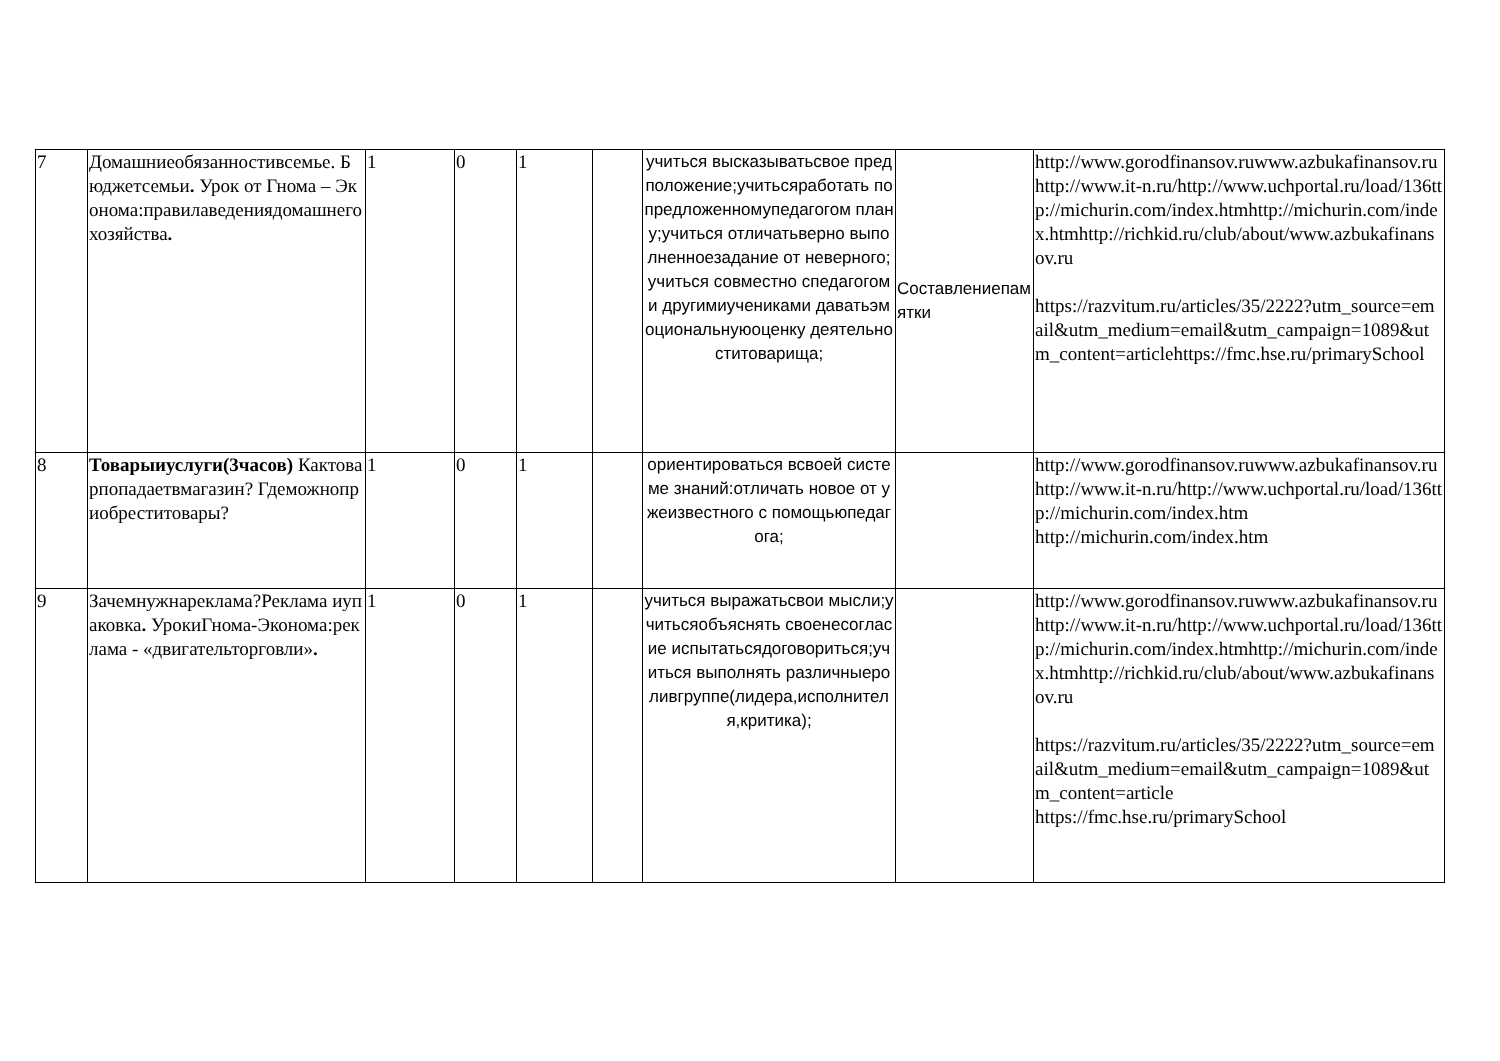| 7 | Домашниеобязанностивсемье. Бюджетсемьи . Урок от Гнома – Эконома:правилаведениядомашнегохозяйства . | 1 | 0 | 1 | | учиться высказыватьсвое предположение;учитьсяработать по предложенномупедагогом плану;учиться отличатьверно выполненноезадание от неверного;учиться совместно спедагогом и другимиучениками даватьэмоциональнуюоценку деятельноститоварища; | Составлениепамятки | http://www.gorodfinansov.ruwww.azbukafinansov.ruhttp://www.it-n.ru/http://www.uchportal.ru/load/136ttp://michurin.com/index.htmhttp://michurin.com/index.htmhttp://richkid.ru/club/about/www.azbukafinansov.ru https://razvitum.ru/articles/35/2222?utm_source=email&utm_medium=email&utm_campaign=1089&utm_content=articlehttps://fmc.hse.ru/primarySchool |
| 8 | Товарыиуслуги(3часов) Кактоварпопадаетвмагазин? Гдеможноприобреститовары? | 1 | 0 | 1 | | ориентироваться всвоей системе знаний:отличать новое от ужеизвестного с помощьюпедагога; | | http://www.gorodfinansov.ruwww.azbukafinansov.ruhttp://www.it-n.ru/http://www.uchportal.ru/load/136ttp://michurin.com/index.htm http://michurin.com/index.htm |
| 9 | Зачемнужнареклама?Реклама иупаковка . УрокиГнома-Эконома:реклама - «двигательторговли» . | 1 | 0 | 1 | | учиться выражатьсвои мысли;учитьсяобъяснять своенесогласие испытатьсядоговориться;учиться выполнять различныероливгруппе(лидера,исполнителя,критика); | | http://www.gorodfinansov.ruwww.azbukafinansov.ruhttp://www.it-n.ru/http://www.uchportal.ru/load/136ttp://michurin.com/index.htmhttp://michurin.com/index.htmhttp://richkid.ru/club/about/www.azbukafinansov.ru https://razvitum.ru/articles/35/2222?utm_source=email&utm_medium=email&utm_campaign=1089&utm_content=article https://fmc.hse.ru/primarySchool |